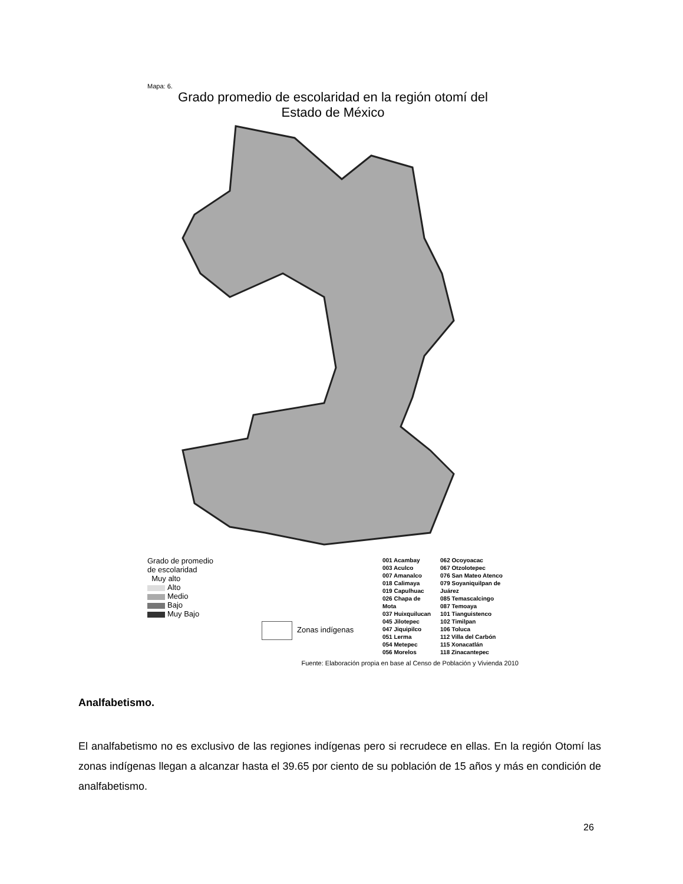Mapa: 6.
Grado promedio de escolaridad en la región otomí del
Estado de México
Grado de promedio
de escolaridad
Muy alto
Alto
Medio
Bajo
Muy Bajo
Zonas indígenas
001 Acambay
003 Aculco
007 Amanalco
018 Calimaya
019 Capulhuac
026 Chapa de Mota
037 Huixquilucan
045 Jilotepec
047 Jiquipilco
051 Lerma
054 Metepec
056 Morelos
062 Ocoyoacac
067 Otzolotepec
076 San Mateo Atenco
079 Soyaniquilpan de Juárez
085 Temascalcingo
087 Temoaya
101 Tianguistenco
102 Timilpan
106 Toluca
112 Villa del Carbón
115 Xonacatlán
118 Zinacantepec
Fuente: Elaboración propia en base al Censo de Población y Vivienda 2010
Analfabetismo.
El analfabetismo no es exclusivo de las regiones indígenas pero si recrudece en ellas. En la región Otomí las zonas indígenas llegan a alcanzar hasta el 39.65 por ciento de su población de 15 años y más en condición de analfabetismo.
26